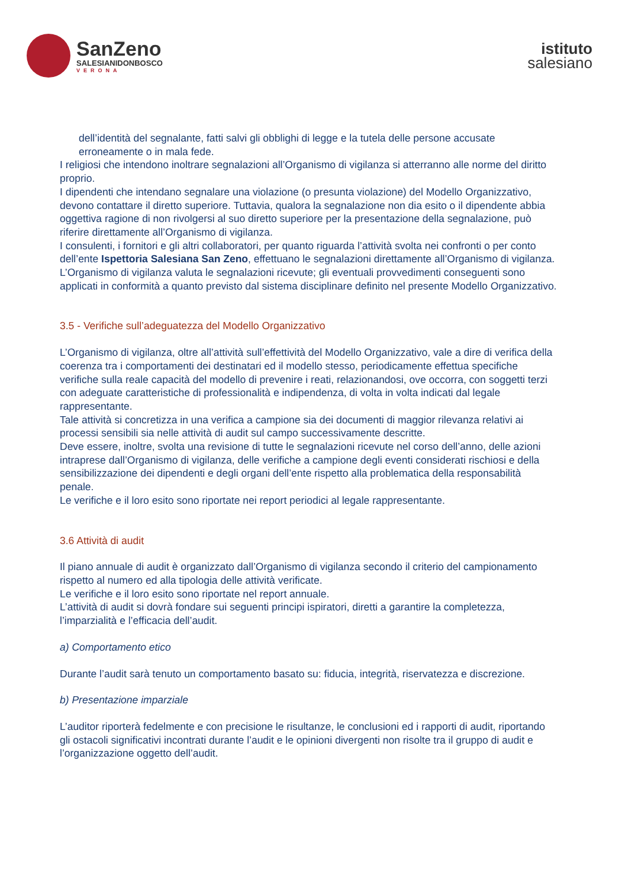SanZeno
SALESIANIDONBOSCO
VERONA
istituto
salesiano
dell’identità del segnalante, fatti salvi gli obblighi di legge e la tutela delle persone accusate erroneamente o in mala fede.
I religiosi che intendono inoltrare segnalazioni all’Organismo di vigilanza si atterranno alle norme del diritto proprio.
I dipendenti che intendano segnalare una violazione (o presunta violazione) del Modello Organizzativo, devono contattare il diretto superiore. Tuttavia, qualora la segnalazione non dia esito o il dipendente abbia oggettiva ragione di non rivolgersi al suo diretto superiore per la presentazione della segnalazione, può riferire direttamente all’Organismo di vigilanza.
I consulenti, i fornitori e gli altri collaboratori, per quanto riguarda l’attività svolta nei confronti o per conto dell’ente Ispettoria Salesiana San Zeno, effettuano le segnalazioni direttamente all’Organismo di vigilanza.
L’Organismo di vigilanza valuta le segnalazioni ricevute; gli eventuali provvedimenti conseguenti sono applicati in conformità a quanto previsto dal sistema disciplinare definito nel presente Modello Organizzativo.
3.5 - Verifiche sull’adeguatezza del Modello Organizzativo
L’Organismo di vigilanza, oltre all’attività sull’effettività del Modello Organizzativo, vale a dire di verifica della coerenza tra i comportamenti dei destinatari ed il modello stesso, periodicamente effettua specifiche verifiche sulla reale capacità del modello di prevenire i reati, relazionandosi, ove occorra, con soggetti terzi con adeguate caratteristiche di professionalità e indipendenza, di volta in volta indicati dal legale rappresentante.
Tale attività si concretizza in una verifica a campione sia dei documenti di maggior rilevanza relativi ai processi sensibili sia nelle attività di audit sul campo successivamente descritte.
Deve essere, inoltre, svolta una revisione di tutte le segnalazioni ricevute nel corso dell’anno, delle azioni intraprese dall’Organismo di vigilanza, delle verifiche a campione degli eventi considerati rischiosi e della sensibilizzazione dei dipendenti e degli organi dell’ente rispetto alla problematica della responsabilità penale.
Le verifiche e il loro esito sono riportate nei report periodici al legale rappresentante.
3.6 Attività di audit
Il piano annuale di audit è organizzato dall’Organismo di vigilanza secondo il criterio del campionamento rispetto al numero ed alla tipologia delle attività verificate.
Le verifiche e il loro esito sono riportate nel report annuale.
L’attività di audit si dovrà fondare sui seguenti principi ispiratori, diretti a garantire la completezza, l’imparzialità e l’efficacia dell’audit.
a) Comportamento etico
Durante l’audit sarà tenuto un comportamento basato su: fiducia, integrità, riservatezza e discrezione.
b) Presentazione imparziale
L’auditor riporterà fedelmente e con precisione le risultanze, le conclusioni ed i rapporti di audit, riportando gli ostacoli significativi incontrati durante l’audit e le opinioni divergenti non risolte tra il gruppo di audit e l’organizzazione oggetto dell’audit.